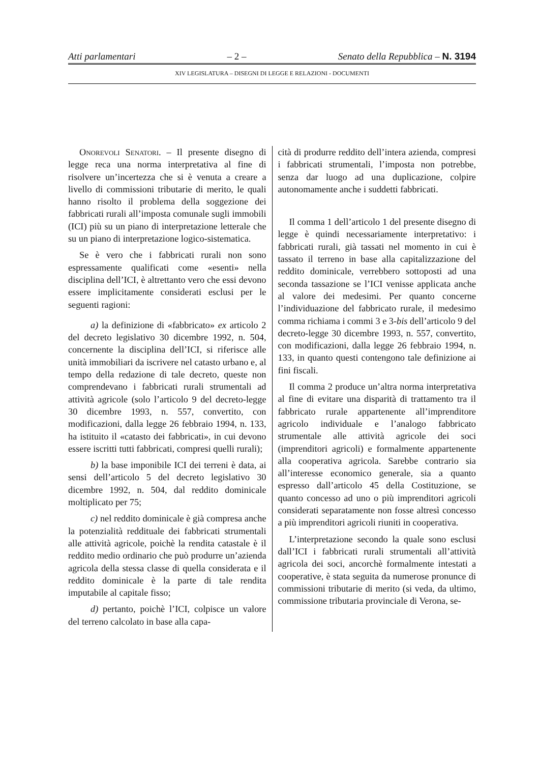Atti parlamentari – 2 – Senato della Repubblica – N. 3194
XIV LEGISLATURA – DISEGNI DI LEGGE E RELAZIONI - DOCUMENTI
Onorevoli Senatori. – Il presente disegno di legge reca una norma interpretativa al fine di risolvere un’incertezza che si è venuta a creare a livello di commissioni tributarie di merito, le quali hanno risolto il problema della soggezione dei fabbricati rurali all’imposta comunale sugli immobili (ICI) più su un piano di interpretazione letterale che su un piano di interpretazione logico-sistematica.
Se è vero che i fabbricati rurali non sono espressamente qualificati come «esenti» nella disciplina dell’ICI, è altrettanto vero che essi devono essere implicitamente considerati esclusi per le seguenti ragioni:
a) la definizione di «fabbricato» ex articolo 2 del decreto legislativo 30 dicembre 1992, n. 504, concernente la disciplina dell’ICI, si riferisce alle unità immobiliari da iscrivere nel catasto urbano e, al tempo della redazione di tale decreto, queste non comprendevano i fabbricati rurali strumentali ad attività agricole (solo l’articolo 9 del decreto-legge 30 dicembre 1993, n. 557, convertito, con modificazioni, dalla legge 26 febbraio 1994, n. 133, ha istituito il «catasto dei fabbricati», in cui devono essere iscritti tutti fabbricati, compresi quelli rurali);
b) la base imponibile ICI dei terreni è data, ai sensi dell’articolo 5 del decreto legislativo 30 dicembre 1992, n. 504, dal reddito dominicale moltiplicato per 75;
c) nel reddito dominicale è già compresa anche la potenzialità reddituale dei fabbricati strumentali alle attività agricole, poichè la rendita catastale è il reddito medio ordinario che può produrre un’azienda agricola della stessa classe di quella considerata e il reddito dominicale è la parte di tale rendita imputabile al capitale fisso;
d) pertanto, poichè l’ICI, colpisce un valore del terreno calcolato in base alla capa-
cità di produrre reddito dell’intera azienda, compresi i fabbricati strumentali, l’imposta non potrebbe, senza dar luogo ad una duplicazione, colpire autonomamente anche i suddetti fabbricati.
Il comma 1 dell’articolo 1 del presente disegno di legge è quindi necessariamente interpretativo: i fabbricati rurali, già tassati nel momento in cui è tassato il terreno in base alla capitalizzazione del reddito dominicale, verrebbero sottoposti ad una seconda tassazione se l’ICI venisse applicata anche al valore dei medesimi. Per quanto concerne l’individuazione del fabbricato rurale, il medesimo comma richiama i commi 3 e 3-bis dell’articolo 9 del decreto-legge 30 dicembre 1993, n. 557, convertito, con modificazioni, dalla legge 26 febbraio 1994, n. 133, in quanto questi contengono tale definizione ai fini fiscali.
Il comma 2 produce un’altra norma interpretativa al fine di evitare una disparità di trattamento tra il fabbricato rurale appartenente all’imprenditore agricolo individuale e l’analogo fabbricato strumentale alle attività agricole dei soci (imprenditori agricoli) e formalmente appartenente alla cooperativa agricola. Sarebbe contrario sia all’interesse economico generale, sia a quanto espresso dall’articolo 45 della Costituzione, se quanto concesso ad uno o più imprenditori agricoli considerati separatamente non fosse altresì concesso a più imprenditori agricoli riuniti in cooperativa.
L’interpretazione secondo la quale sono esclusi dall’ICI i fabbricati rurali strumentali all’attività agricola dei soci, ancorchè formalmente intestati a cooperative, è stata seguita da numerose pronunce di commissioni tributarie di merito (si veda, da ultimo, commissione tributaria provinciale di Verona, se-